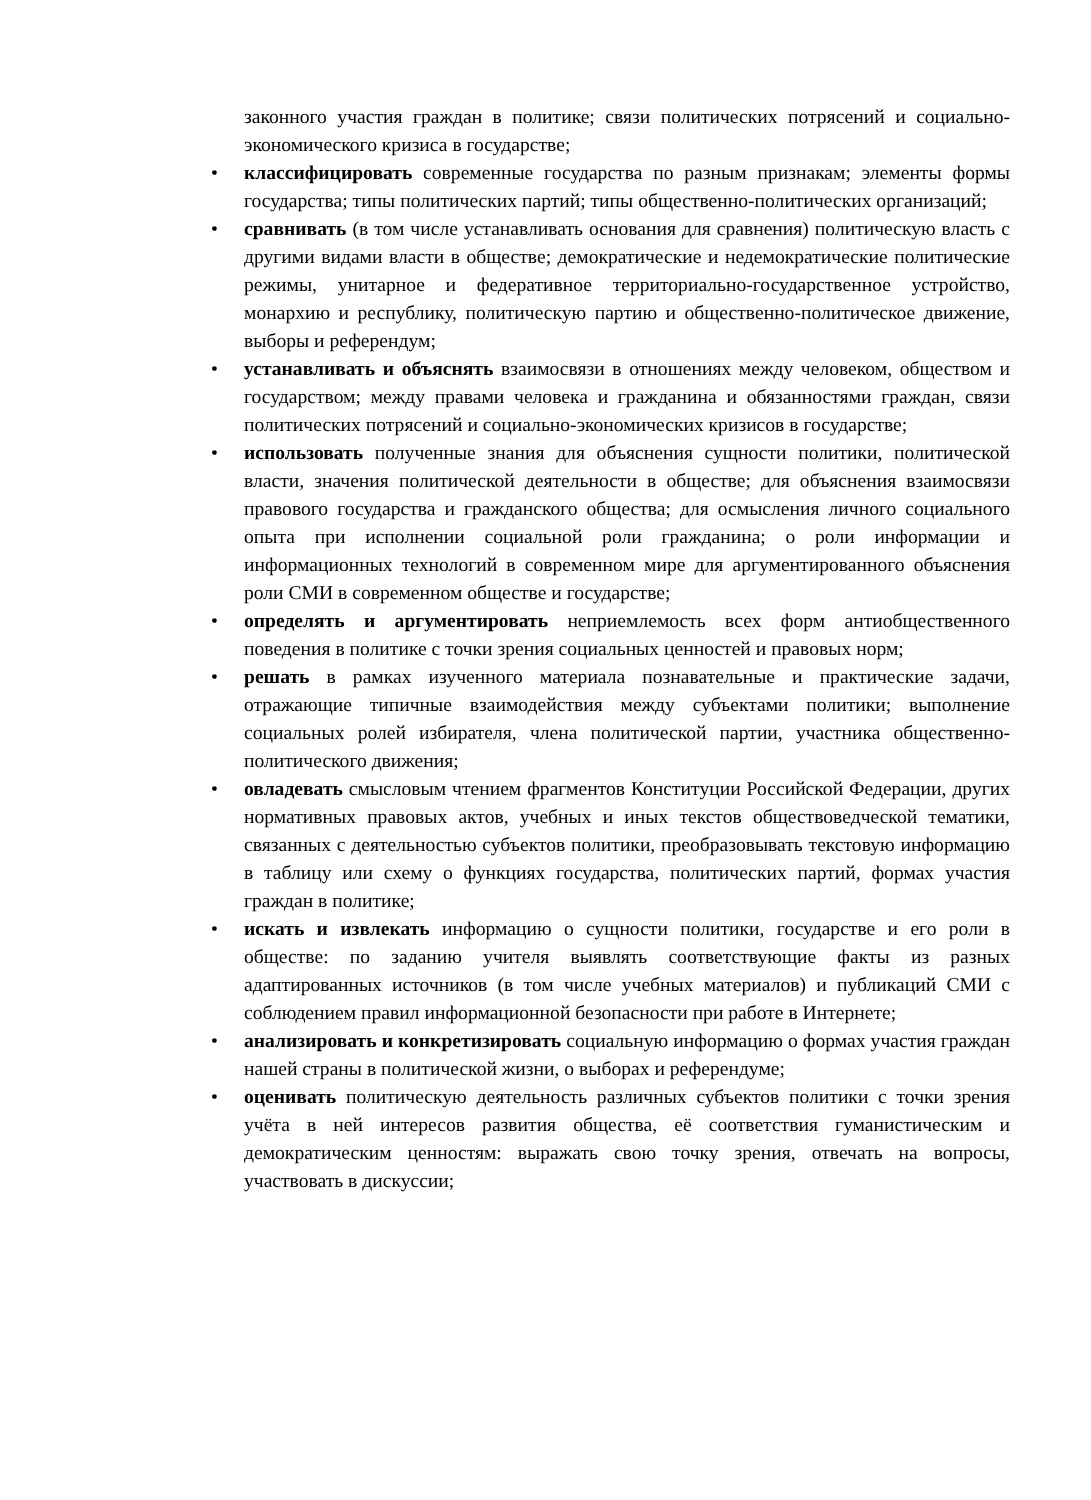законного участия граждан в политике; связи политических потрясений и социально-экономического кризиса в государстве;
• классифицировать современные государства по разным признакам; элементы формы государства; типы политических партий; типы общественно-политических организаций;
• сравнивать (в том числе устанавливать основания для сравнения) политическую власть с другими видами власти в обществе; демократические и недемократические политические режимы, унитарное и федеративное территориально-государственное устройство, монархию и республику, политическую партию и общественно-политическое движение, выборы и референдум;
• устанавливать и объяснять взаимосвязи в отношениях между человеком, обществом и государством; между правами человека и гражданина и обязанностями граждан, связи политических потрясений и социально-экономических кризисов в государстве;
• использовать полученные знания для объяснения сущности политики, политической власти, значения политической деятельности в обществе; для объяснения взаимосвязи правового государства и гражданского общества; для осмысления личного социального опыта при исполнении социальной роли гражданина; о роли информации и информационных технологий в современном мире для аргументированного объяснения роли СМИ в современном обществе и государстве;
• определять и аргументировать неприемлемость всех форм антиобщественного поведения в политике с точки зрения социальных ценностей и правовых норм;
• решать в рамках изученного материала познавательные и практические задачи, отражающие типичные взаимодействия между субъектами политики; выполнение социальных ролей избирателя, члена политической партии, участника общественно-политического движения;
• овладевать смысловым чтением фрагментов Конституции Российской Федерации, других нормативных правовых актов, учебных и иных текстов обществоведческой тематики, связанных с деятельностью субъектов политики, преобразовывать текстовую информацию в таблицу или схему о функциях государства, политических партий, формах участия граждан в политике;
• искать и извлекать информацию о сущности политики, государстве и его роли в обществе: по заданию учителя выявлять соответствующие факты из разных адаптированных источников (в том числе учебных материалов) и публикаций СМИ с соблюдением правил информационной безопасности при работе в Интернете;
• анализировать и конкретизировать социальную информацию о формах участия граждан нашей страны в политической жизни, о выборах и референдуме;
• оценивать политическую деятельность различных субъектов политики с точки зрения учёта в ней интересов развития общества, её соответствия гуманистическим и демократическим ценностям: выражать свою точку зрения, отвечать на вопросы, участвовать в дискуссии;